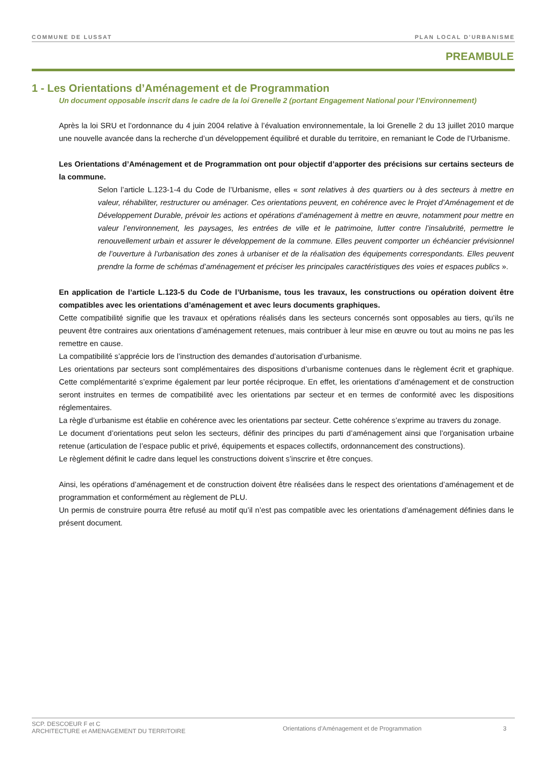COMMUNE DE LUSSAT PLAN LOCAL D’URBANISME
PREAMBULE
1 - Les Orientations d’Aménagement et de Programmation
Un document opposable inscrit dans le cadre de la loi Grenelle 2 (portant Engagement National pour l’Environnement)
Après la loi SRU et l’ordonnance du 4 juin 2004 relative à l’évaluation environnementale, la loi Grenelle 2 du 13 juillet 2010 marque une nouvelle avancée dans la recherche d’un développement équilibré et durable du territoire, en remaniant le Code de l’Urbanisme.
Les Orientations d’Aménagement et de Programmation ont pour objectif d’apporter des précisions sur certains secteurs de la commune.
Selon l’article L.123-1-4 du Code de l’Urbanisme, elles « sont relatives à des quartiers ou à des secteurs à mettre en valeur, réhabiliter, restructurer ou aménager. Ces orientations peuvent, en cohérence avec le Projet d’Aménagement et de Développement Durable, prévoir les actions et opérations d’aménagement à mettre en œuvre, notamment pour mettre en valeur l’environnement, les paysages, les entrées de ville et le patrimoine, lutter contre l’insalubrité, permettre le renouvellement urbain et assurer le développement de la commune. Elles peuvent comporter un échéancier prévisionnel de l’ouverture à l’urbanisation des zones à urbaniser et de la réalisation des équipements correspondants. Elles peuvent prendre la forme de schémas d’aménagement et préciser les principales caractéristiques des voies et espaces publics ».
En application de l’article L.123-5 du Code de l’Urbanisme, tous les travaux, les constructions ou opération doivent être compatibles avec les orientations d’aménagement et avec leurs documents graphiques.
Cette compatibilité signifie que les travaux et opérations réalisés dans les secteurs concernés sont opposables au tiers, qu’ils ne peuvent être contraires aux orientations d’aménagement retenues, mais contribuer à leur mise en œuvre ou tout au moins ne pas les remettre en cause.
La compatibilité s’apprécie lors de l’instruction des demandes d’autorisation d’urbanisme.
Les orientations par secteurs sont complémentaires des dispositions d’urbanisme contenues dans le règlement écrit et graphique. Cette complémentarité s’exprime également par leur portée réciproque. En effet, les orientations d’aménagement et de construction seront instruites en termes de compatibilité avec les orientations par secteur et en termes de conformité avec les dispositions réglementaires.
La règle d’urbanisme est établie en cohérence avec les orientations par secteur. Cette cohérence s’exprime au travers du zonage.
Le document d’orientations peut selon les secteurs, définir des principes du parti d’aménagement ainsi que l’organisation urbaine retenue (articulation de l’espace public et privé, équipements et espaces collectifs, ordonnancement des constructions).
Le règlement définit le cadre dans lequel les constructions doivent s’inscrire et être conçues.
Ainsi, les opérations d’aménagement et de construction doivent être réalisées dans le respect des orientations d’aménagement et de programmation et conformément au règlement de PLU.
Un permis de construire pourra être refusé au motif qu’il n’est pas compatible avec les orientations d’aménagement définies dans le présent document.
SCP. DESCOEUR F et C
ARCHITECTURE et AMENAGEMENT DU TERRITOIRE
Orientations d’Aménagement et de Programmation 3